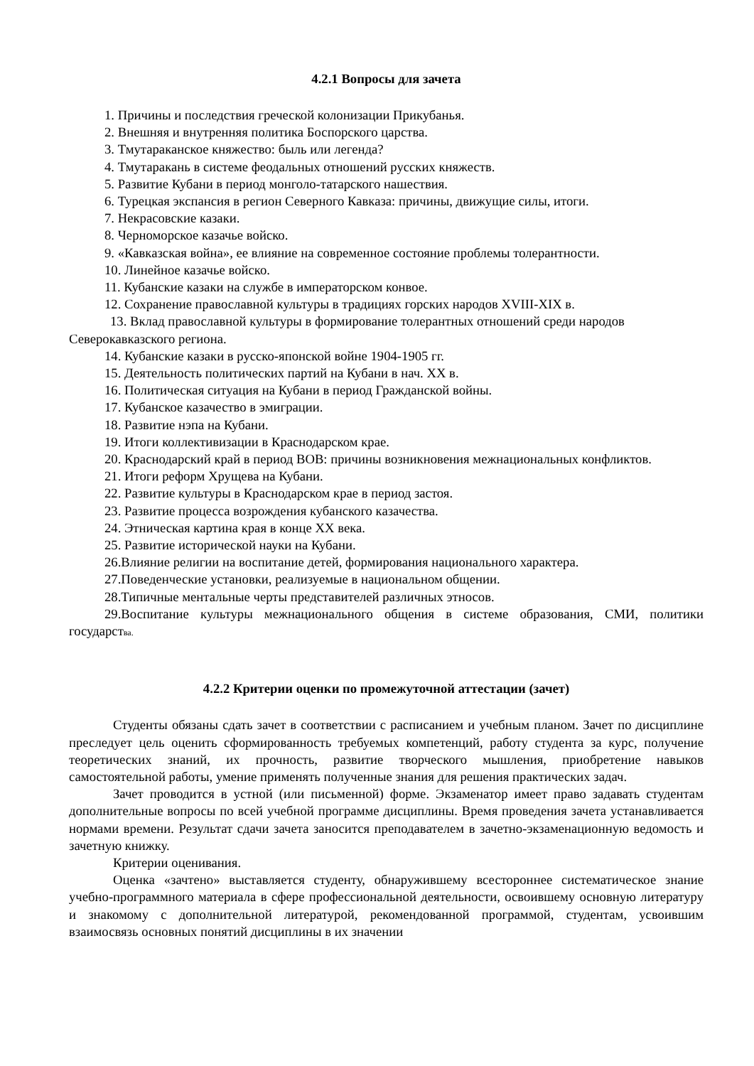4.2.1 Вопросы для зачета
1. Причины и последствия греческой колонизации Прикубанья.
2. Внешняя и внутренняя политика Боспорского царства.
3. Тмутараканское княжество: быль или легенда?
4. Тмутаракань в системе феодальных отношений русских княжеств.
5. Развитие Кубани в период монголо-татарского нашествия.
6. Турецкая экспансия в регион Северного Кавказа: причины, движущие силы, итоги.
7. Некрасовские казаки.
8. Черноморское казачье войско.
9. «Кавказская война», ее влияние на современное состояние проблемы толерантности.
10. Линейное казачье войско.
11. Кубанские казаки на службе в императорском конвое.
12. Сохранение православной культуры в традициях горских народов XVIII-XIX в.
13. Вклад православной культуры в формирование толерантных отношений среди народов Северокавказского региона.
14. Кубанские казаки в русско-японской войне 1904-1905 гг.
15. Деятельность политических партий на Кубани в нач. XX в.
16. Политическая ситуация на Кубани в период Гражданской войны.
17. Кубанское казачество в эмиграции.
18. Развитие нэпа на Кубани.
19. Итоги коллективизации в Краснодарском крае.
20. Краснодарский край в период ВОВ: причины возникновения межнациональных конфликтов.
21. Итоги реформ Хрущева на Кубани.
22. Развитие культуры в Краснодарском крае в период застоя.
23. Развитие процесса возрождения кубанского казачества.
24. Этническая картина края в конце XX века.
25. Развитие исторической науки на Кубани.
26.Влияние религии на воспитание детей, формирования национального характера.
27.Поведенческие установки, реализуемые в национальном общении.
28.Типичные ментальные черты представителей различных этносов.
29.Воспитание культуры межнационального общения в системе образования, СМИ, политики государства.
4.2.2 Критерии оценки по промежуточной аттестации (зачет)
Студенты обязаны сдать зачет в соответствии с расписанием и учебным планом. Зачет по дисциплине преследует цель оценить сформированность требуемых компетенций, работу студента за курс, получение теоретических знаний, их прочность, развитие творческого мышления, приобретение навыков самостоятельной работы, умение применять полученные знания для решения практических задач.
Зачет проводится в устной (или письменной) форме. Экзаменатор имеет право задавать студентам дополнительные вопросы по всей учебной программе дисциплины. Время проведения зачета устанавливается нормами времени. Результат сдачи зачета заносится преподавателем в зачетно-экзаменационную ведомость и зачетную книжку.
Критерии оценивания.
Оценка «зачтено» выставляется студенту, обнаружившему всестороннее систематическое знание учебно-программного материала в сфере профессиональной деятельности, освоившему основную литературу и знакомому с дополнительной литературой, рекомендованной программой, студентам, усвоившим взаимосвязь основных понятий дисциплины в их значении